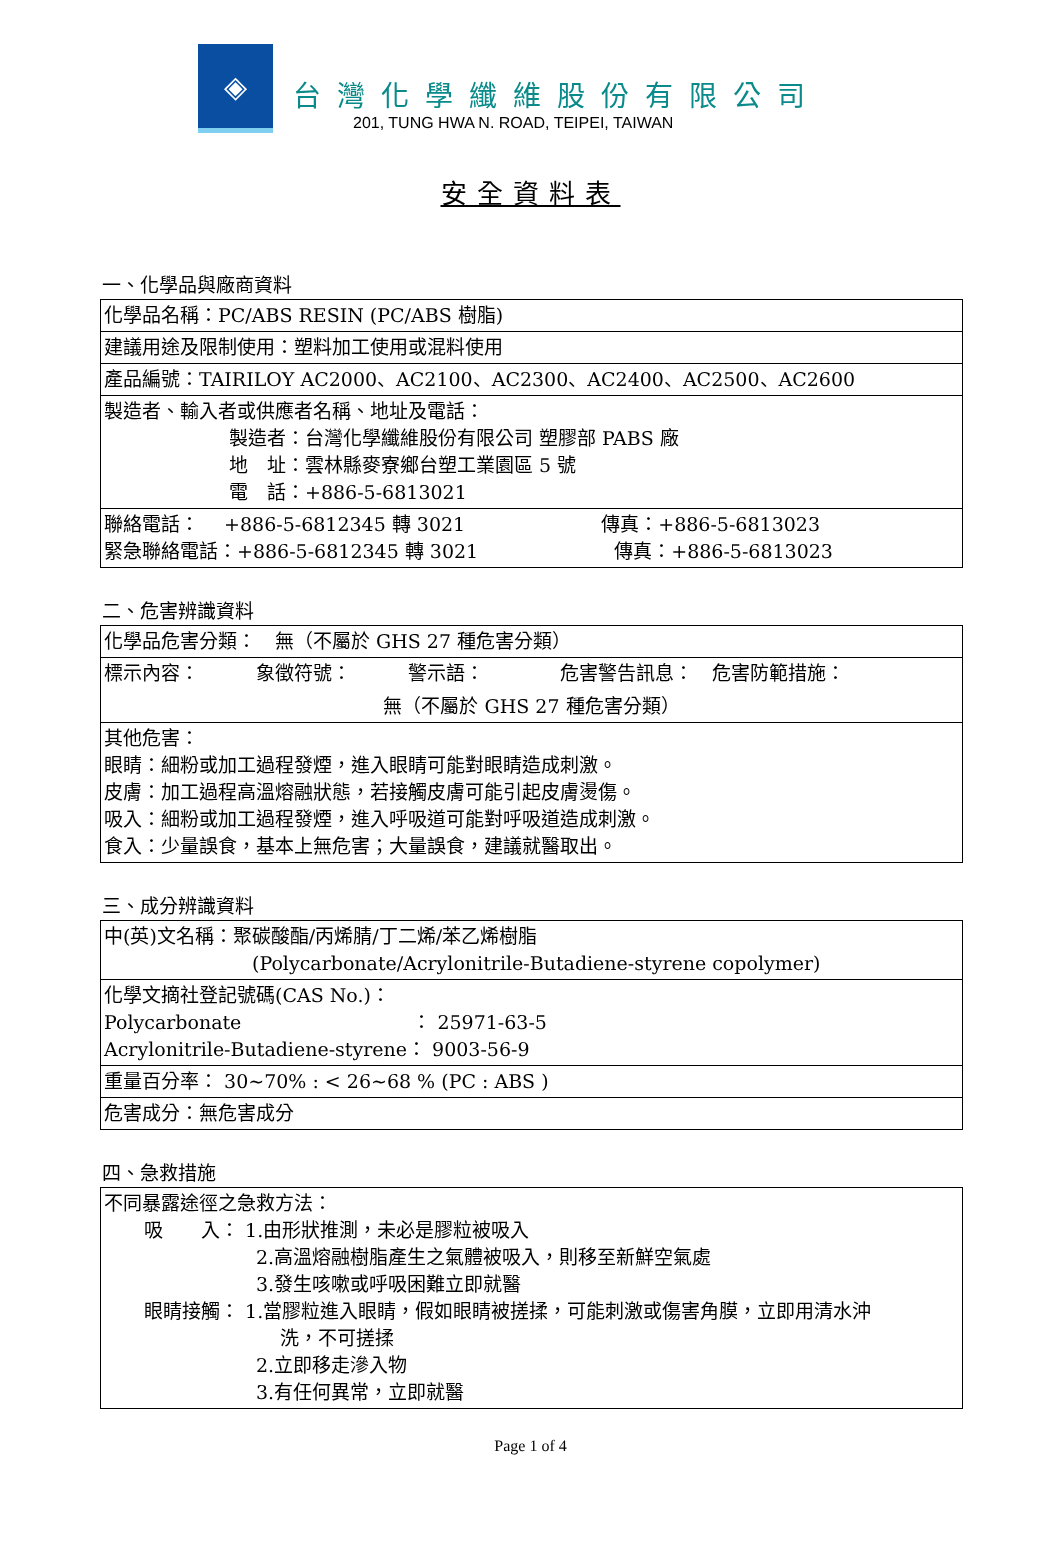◈
台灣化學纖維股份有限公司
201, TUNG HWA N. ROAD, TEIPEI, TAIWAN
安全資料表
一、化學品與廠商資料
| 化學品名稱：PC/ABS RESIN (PC/ABS 樹脂) |
| 建議用途及限制使用：塑料加工使用或混料使用 |
| 產品編號：TAIRILOY AC2000、AC2100、AC2300、AC2400、AC2500、AC2600 |
| 製造者、輸入者或供應者名稱、地址及電話： 製造者：台灣化學纖維股份有限公司 塑膠部 PABS 廠 地 址：雲林縣麥寮鄉台塑工業園區 5 號 電 話：+886-5-6813021 |
| 聯絡電話： +886-5-6812345 轉 3021 傳真：+886-5-6813023 緊急聯絡電話：+886-5-6812345 轉 3021 傳真：+886-5-6813023 |
二、危害辨識資料
| 化學品危害分類： 無（不屬於 GHS 27 種危害分類） |
| 標示內容： 象徵符號： 警示語： 危害警告訊息： 危害防範措施： 無（不屬於 GHS 27 種危害分類） |
| 其他危害： 眼睛：細粉或加工過程發煙，進入眼睛可能對眼睛造成刺激。 皮膚：加工過程高溫熔融狀態，若接觸皮膚可能引起皮膚燙傷。 吸入：細粉或加工過程發煙，進入呼吸道可能對呼吸道造成刺激。 食入：少量誤食，基本上無危害；大量誤食，建議就醫取出。 |
三、成分辨識資料
| 中(英)文名稱：聚碳酸酯/丙烯腈/丁二烯/苯乙烯樹脂 (Polycarbonate/Acrylonitrile-Butadiene-styrene copolymer) |
| 化學文摘社登記號碼(CAS No.)： Polycarbonate ： 25971-63-5 Acrylonitrile-Butadiene-styrene： 9003-56-9 |
| 重量百分率： 30~70% : < 26~68 % (PC : ABS ) |
| 危害成分：無危害成分 |
四、急救措施
| 不同暴露途徑之急救方法： 吸 入： 1.由形狀推測，未必是膠粒被吸入 2.高溫熔融樹脂產生之氣體被吸入，則移至新鮮空氣處 3.發生咳嗽或呼吸困難立即就醫 眼睛接觸： 1.當膠粒進入眼睛，假如眼睛被搓揉，可能刺激或傷害角膜，立即用清水沖 洗，不可搓揉 2.立即移走滲入物 3.有任何異常，立即就醫 |
Page 1 of 4